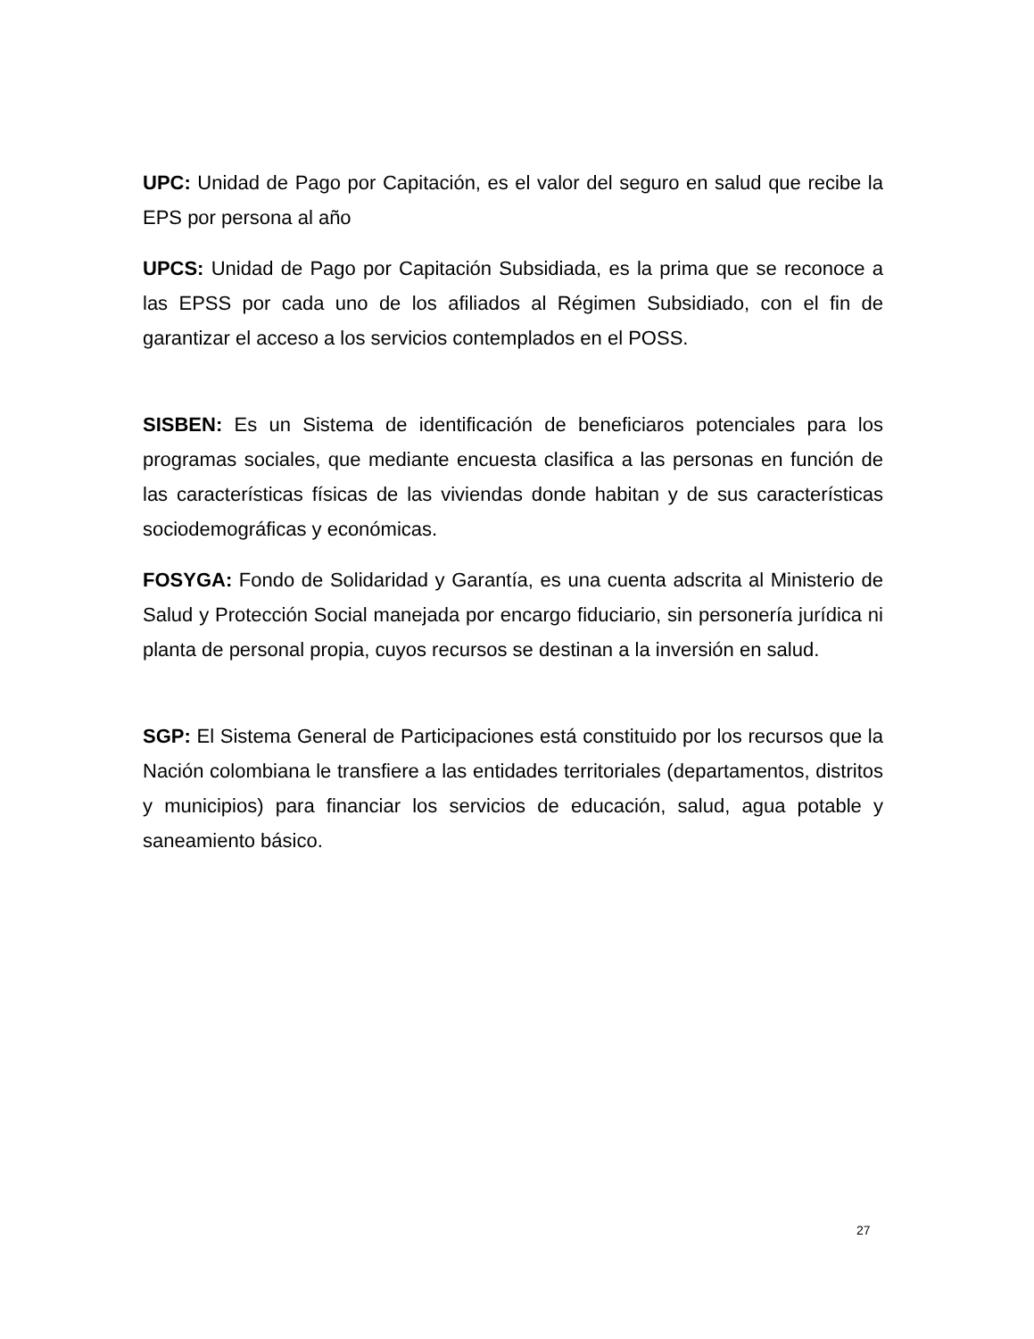UPC: Unidad de Pago por Capitación, es el valor del seguro en salud que recibe la EPS por persona al año
UPCS: Unidad de Pago por Capitación Subsidiada, es la prima que se reconoce a las EPSS por cada uno de los afiliados al Régimen Subsidiado, con el fin de garantizar el acceso a los servicios contemplados en el POSS.
SISBEN: Es un Sistema de identificación de beneficiaros potenciales para los programas sociales, que mediante encuesta clasifica a las personas en función de las características físicas de las viviendas donde habitan y de sus características sociodemográficas y económicas.
FOSYGA: Fondo de Solidaridad y Garantía, es una cuenta adscrita al Ministerio de Salud y Protección Social manejada por encargo fiduciario, sin personería jurídica ni planta de personal propia, cuyos recursos se destinan a la inversión en salud.
SGP: El Sistema General de Participaciones está constituido por los recursos que la Nación colombiana le transfiere a las entidades territoriales (departamentos, distritos y municipios) para financiar los servicios de educación, salud, agua potable y saneamiento básico.
27